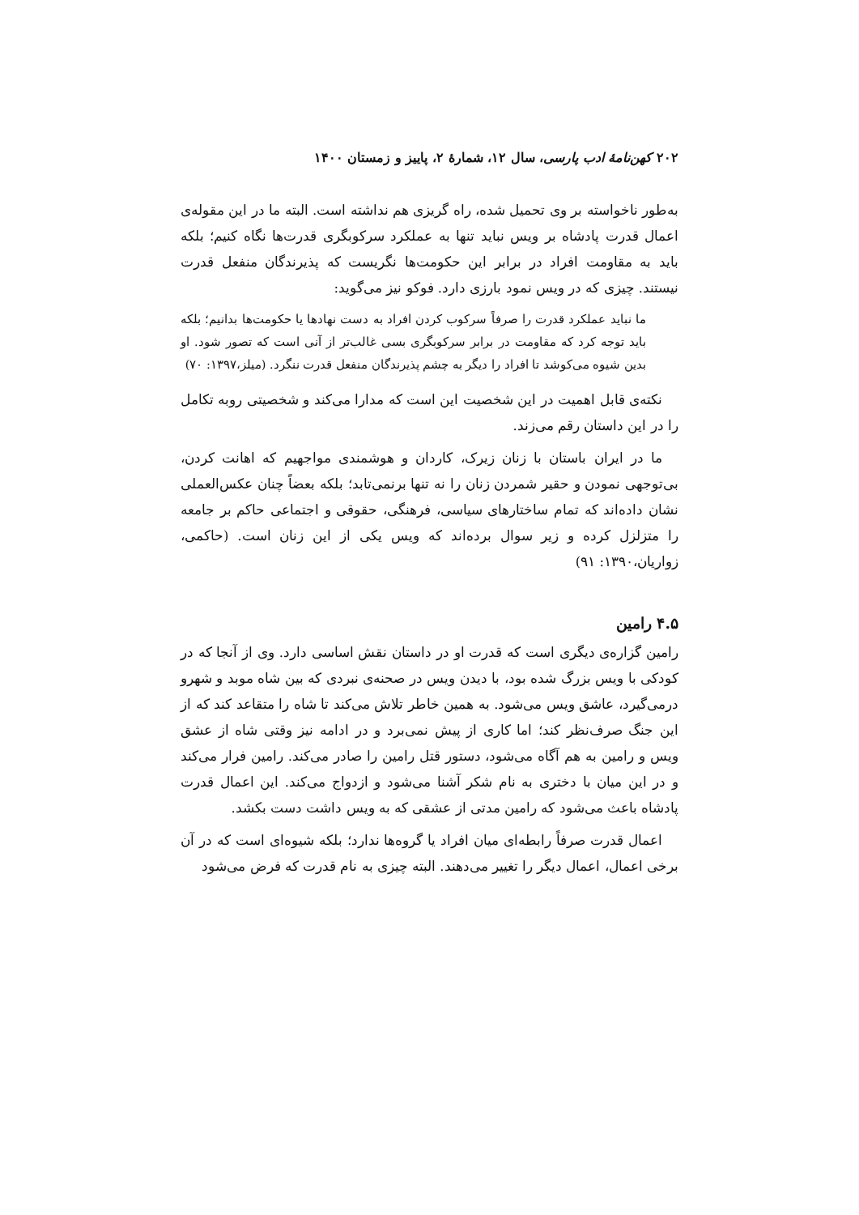۲۰۲ کهن‌نامهٔ ادب پارسی، سال ۱۲، شمارهٔ ۲، پاییز و زمستان ۱۴۰۰
به‌طور ناخواسته بر وی تحمیل شده، راه گریزی هم نداشته است. البته ما در این مقوله‌ی اعمال قدرت پادشاه بر ویس نباید تنها به عملکرد سرکوبگری قدرت‌ها نگاه کنیم؛ بلکه باید به مقاومت افراد در برابر این حکومت‌ها نگریست که پذیرندگان منفعل قدرت نیستند. چیزی که در ویس نمود بارزی دارد. فوکو نیز می‌گوید:
ما نباید عملکرد قدرت را صرفاً سرکوب کردن افراد به دست نهادها یا حکومت‌ها بدانیم؛ بلکه باید توجه کرد که مقاومت در برابر سرکوبگری بسی غالب‌تر از آنی است که تصور شود. او بدین شیوه می‌کوشد تا افراد را دیگر به چشم پذیرندگان منفعل قدرت ننگرد. (میلز،۱۳۹۷: ۷۰)
نکته‌ی قابل اهمیت در این شخصیت این است که مدارا می‌کند و شخصیتی روبه تکامل را در این داستان رقم می‌زند.
ما در ایران باستان با زنان زیرک، کاردان و هوشمندی مواجهیم که اهانت کردن، بی‌توجهی نمودن و حقیر شمردن زنان را نه تنها برنمی‌تابد؛ بلکه بعضاً چنان عکس‌العملی نشان داده‌اند که تمام ساختارهای سیاسی، فرهنگی، حقوقی و اجتماعی حاکم بر جامعه را متزلزل کرده و زیر سوال برده‌اند که ویس یکی از این زنان است. (حاکمی، زواریان،۱۳۹۰: ۹۱)
۴.۵ رامین
رامین گزاره‌ی دیگری است که قدرت او در داستان نقش اساسی دارد. وی از آنجا که در کودکی با ویس بزرگ شده بود، با دیدن ویس در صحنه‌ی نبردی که بین شاه موبد و شهرو درمی‌گیرد، عاشق ویس می‌شود. به همین خاطر تلاش می‌کند تا شاه را متقاعد کند که از این جنگ صرف‌نظر کند؛ اما کاری از پیش نمی‌برد و در ادامه نیز وقتی شاه از عشق ویس و رامین به هم آگاه می‌شود، دستور قتل رامین را صادر می‌کند. رامین فرار می‌کند و در این میان با دختری به نام شکر آشنا می‌شود و ازدواج می‌کند. این اعمال قدرت پادشاه باعث می‌شود که رامین مدتی از عشقی که به ویس داشت دست بکشد.
اعمال قدرت صرفاً رابطه‌ای میان افراد یا گروه‌ها ندارد؛ بلکه شیوه‌ای است که در آن برخی اعمال، اعمال دیگر را تغییر می‌دهند. البته چیزی به نام قدرت که فرض می‌شود